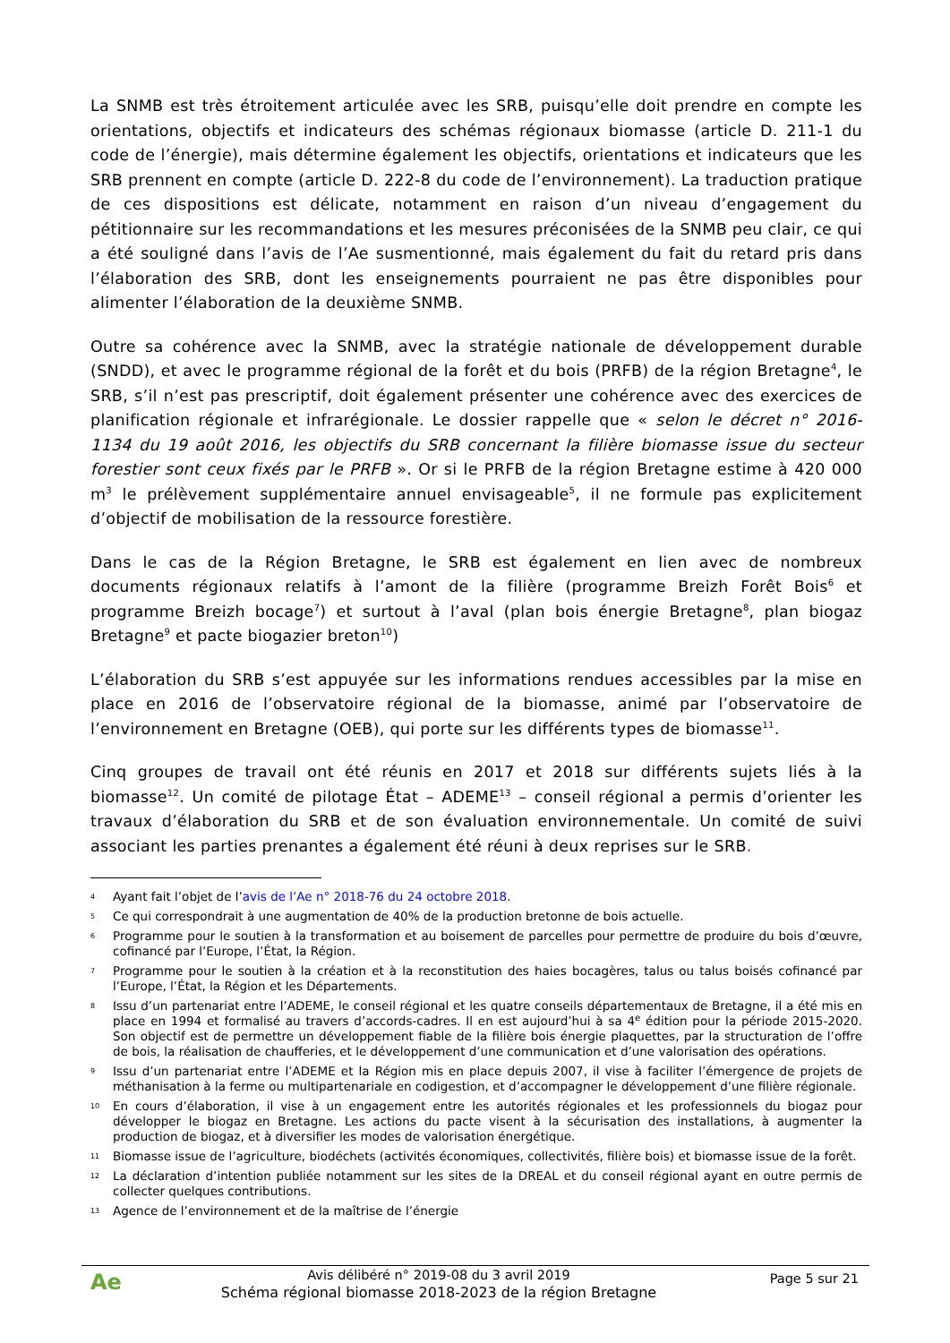La SNMB est très étroitement articulée avec les SRB, puisqu’elle doit prendre en compte les orientations, objectifs et indicateurs des schémas régionaux biomasse (article D. 211-1 du code de l’énergie), mais détermine également les objectifs, orientations et indicateurs que les SRB prennent en compte (article D. 222-8 du code de l’environnement). La traduction pratique de ces dispositions est délicate, notamment en raison d’un niveau d’engagement du pétitionnaire sur les recommandations et les mesures préconisées de la SNMB peu clair, ce qui a été souligné dans l’avis de l’Ae susmentionné, mais également du fait du retard pris dans l’élaboration des SRB, dont les enseignements pourraient ne pas être disponibles pour alimenter l’élaboration de la deuxième SNMB.
Outre sa cohérence avec la SNMB, avec la stratégie nationale de développement durable (SNDD), et avec le programme régional de la forêt et du bois (PRFB) de la région Bretagne<sup>4</sup>, le SRB, s’il n’est pas prescriptif, doit également présenter une cohérence avec des exercices de planification régionale et infrarégionale. Le dossier rappelle que « selon le décret n° 2016-1134 du 19 août 2016, les objectifs du SRB concernant la filière biomasse issue du secteur forestier sont ceux fixés par le PRFB ». Or si le PRFB de la région Bretagne estime à 420 000 m<sup>3</sup> le prélèvement supplémentaire annuel envisageable<sup>5</sup>, il ne formule pas explicitement d’objectif de mobilisation de la ressource forestière.
Dans le cas de la Région Bretagne, le SRB est également en lien avec de nombreux documents régionaux relatifs à l’amont de la filière (programme Breizh Forêt Bois<sup>6</sup> et programme Breizh bocage<sup>7</sup>) et surtout à l’aval (plan bois énergie Bretagne<sup>8</sup>, plan biogaz Bretagne<sup>9</sup> et pacte biogazier breton<sup>10</sup>)
L’élaboration du SRB s’est appuyée sur les informations rendues accessibles par la mise en place en 2016 de l’observatoire régional de la biomasse, animé par l’observatoire de l’environnement en Bretagne (OEB), qui porte sur les différents types de biomasse<sup>11</sup>.
Cinq groupes de travail ont été réunis en 2017 et 2018 sur différents sujets liés à la biomasse<sup>12</sup>. Un comité de pilotage État – ADEME<sup>13</sup> – conseil régional a permis d’orienter les travaux d’élaboration du SRB et de son évaluation environnementale. Un comité de suivi associant les parties prenantes a également été réuni à deux reprises sur le SRB.
4 Ayant fait l’objet de l’avis de l’Ae n° 2018-76 du 24 octobre 2018.
5 Ce qui correspondrait à une augmentation de 40% de la production bretonne de bois actuelle.
6 Programme pour le soutien à la transformation et au boisement de parcelles pour permettre de produire du bois d’œuvre, cofinancé par l’Europe, l’État, la Région.
7 Programme pour le soutien à la création et à la reconstitution des haies bocagères, talus ou talus boisés cofinancé par l’Europe, l’État, la Région et les Départements.
8 Issu d’un partenariat entre l’ADEME, le conseil régional et les quatre conseils départementaux de Bretagne, il a été mis en place en 1994 et formalisé au travers d’accords-cadres. Il en est aujourd’hui à sa 4<sup>e</sup> édition pour la période 2015-2020. Son objectif est de permettre un développement fiable de la filière bois énergie plaquettes, par la structuration de l’offre de bois, la réalisation de chaufferies, et le développement d’une communication et d’une valorisation des opérations.
9 Issu d’un partenariat entre l’ADEME et la Région mis en place depuis 2007, il vise à faciliter l’émergence de projets de méthanisation à la ferme ou multipartenariale en codigestion, et d’accompagner le développement d’une filière régionale.
10 En cours d’élaboration, il vise à un engagement entre les autorités régionales et les professionnels du biogaz pour développer le biogaz en Bretagne. Les actions du pacte visent à la sécurisation des installations, à augmenter la production de biogaz, et à diversifier les modes de valorisation énergétique.
11 Biomasse issue de l’agriculture, biodéchets (activités économiques, collectivités, filière bois) et biomasse issue de la forêt.
12 La déclaration d’intention publiée notamment sur les sites de la DREAL et du conseil régional ayant en outre permis de collecter quelques contributions.
13 Agence de l’environnement et de la maîtrise de l’énergie
Ae
Avis délibéré n° 2019-08 du 3 avril 2019
Schéma régional biomasse 2018-2023 de la région Bretagne
Page 5 sur 21